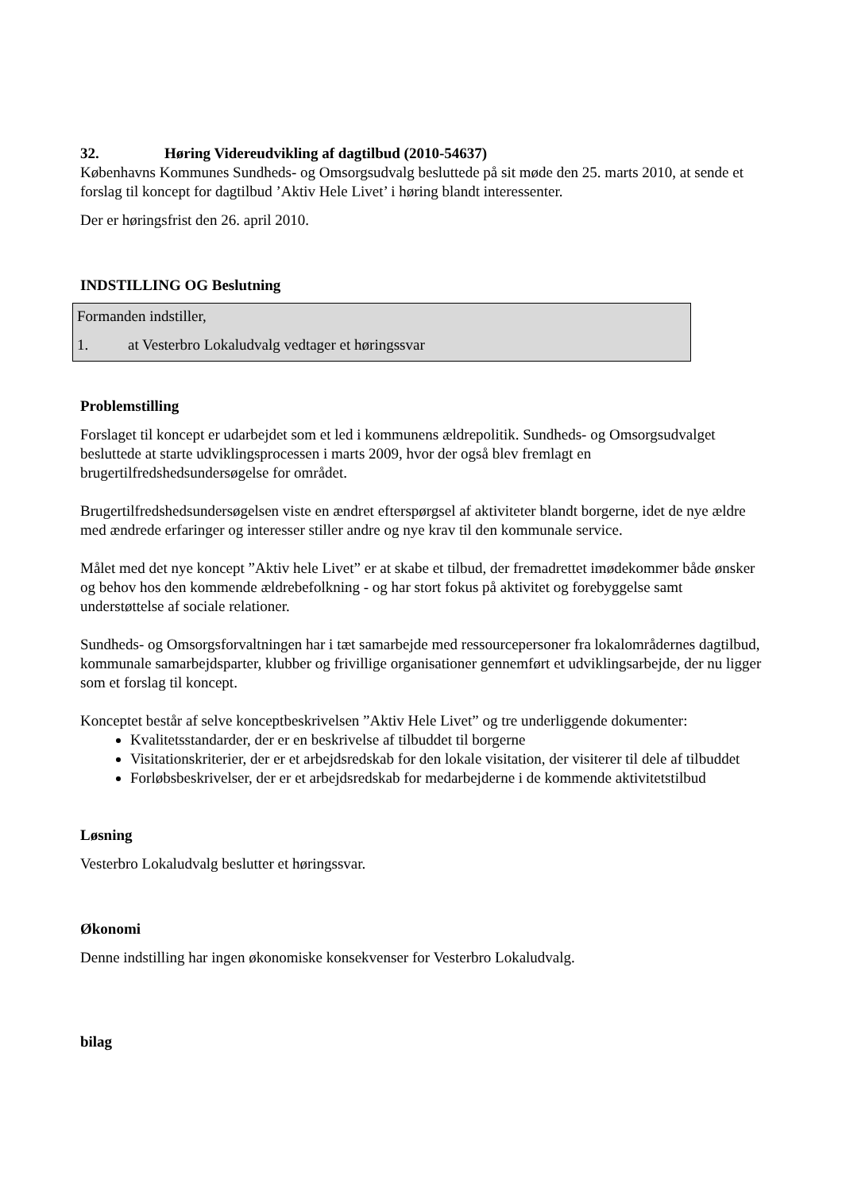32. Høring Videreudvikling af dagtilbud (2010-54637)
Københavns Kommunes Sundheds- og Omsorgsudvalg besluttede på sit møde den 25. marts 2010, at sende et forslag til koncept for dagtilbud ’Aktiv Hele Livet’ i høring blandt interessenter.
Der er høringsfrist den 26. april 2010.
INDSTILLING OG Beslutning
Formanden indstiller,
1. at Vesterbro Lokaludvalg vedtager et høringssvar
Problemstilling
Forslaget til koncept er udarbejdet som et led i kommunens ældrepolitik. Sundheds- og Omsorgsudvalget besluttede at starte udviklingsprocessen i marts 2009, hvor der også blev fremlagt en brugertilfredshedsundersøgelse for området.
Brugertilfredshedsundersøgelsen viste en ændret efterspørgsel af aktiviteter blandt borgerne, idet de nye ældre med ændrede erfaringer og interesser stiller andre og nye krav til den kommunale service.
Målet med det nye koncept ”Aktiv hele Livet” er at skabe et tilbud, der fremadrettet imødekommer både ønsker og behov hos den kommende ældrebefolkning - og har stort fokus på aktivitet og forebyggelse samt understøttelse af sociale relationer.
Sundheds- og Omsorgsforvaltningen har i tæt samarbejde med ressourcepersoner fra lokalområdernes dagtilbud, kommunale samarbejdsparter, klubber og frivillige organisationer gennemført et udviklingsarbejde, der nu ligger som et forslag til koncept.
Konceptet består af selve konceptbeskrivelsen ”Aktiv Hele Livet” og tre underliggende dokumenter:
Kvalitetsstandarder, der er en beskrivelse af tilbuddet til borgerne
Visitationskriterier, der er et arbejdsredskab for den lokale visitation, der visiterer til dele af tilbuddet
Forløbsbeskrivelser, der er et arbejdsredskab for medarbejderne i de kommende aktivitetstilbud
Løsning
Vesterbro Lokaludvalg beslutter et høringssvar.
Økonomi
Denne indstilling har ingen økonomiske konsekvenser for Vesterbro Lokaludvalg.
bilag